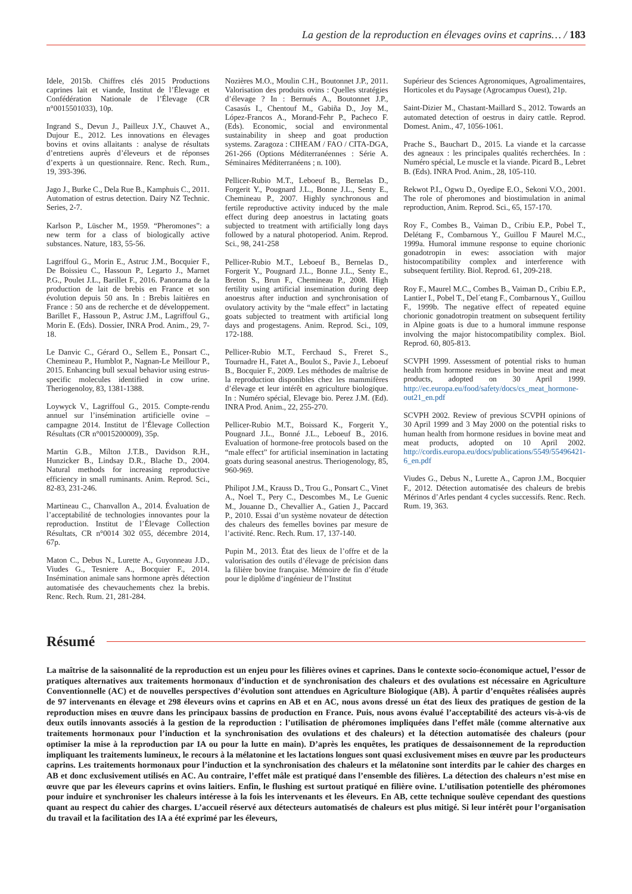La gestion de la reproduction en élevages ovins et caprins… / 183
Idele, 2015b. Chiffres clés 2015 Productions caprines lait et viande, Institut de l’Élevage et Confédération Nationale de l’Élevage (CR n°0015501033), 10p.
Ingrand S., Devun J., Pailleux J.Y., Chauvet A., Dujour E., 2012. Les innovations en élevages bovins et ovins allaitants : analyse de résultats d’entretiens auprès d’éleveurs et de réponses d’experts à un questionnaire. Renc. Rech. Rum., 19, 393-396.
Jago J., Burke C., Dela Rue B., Kamphuis C., 2011. Automation of estrus detection. Dairy NZ Technic. Series, 2-7.
Karlson P., Lüscher M., 1959. “Pheromones”: a new term for a class of biologically active substances. Nature, 183, 55-56.
Lagriffoul G., Morin E., Astruc J.M., Bocquier F., De Boissieu C., Hassoun P., Legarto J., Marnet P.G., Poulet J.L., Barillet F., 2016. Panorama de la production de lait de brebis en France et son évolution depuis 50 ans. In : Brebis laitières en France : 50 ans de recherche et de développement. Barillet F., Hassoun P., Astruc J.M., Lagriffoul G., Morin E. (Eds). Dossier, INRA Prod. Anim., 29, 7-18.
Le Danvic C., Gérard O., Sellem E., Ponsart C., Chemineau P., Humblot P., Nagnan-Le Meillour P., 2015. Enhancing bull sexual behavior using estrus-specific molecules identified in cow urine. Theriogenoloy, 83, 1381-1388.
Loywyck V., Lagriffoul G., 2015. Compte-rendu annuel sur l’insémination artificielle ovine – campagne 2014. Institut de l’Élevage Collection Résultats (CR n°0015200009), 35p.
Martin G.B., Milton J.T.B., Davidson R.H., Hunzicker B., Lindsay D.R., Blache D., 2004. Natural methods for increasing reproductive efficiency in small ruminants. Anim. Reprod. Sci., 82-83, 231-246.
Martineau C., Chanvallon A., 2014. Évaluation de l’acceptabilité de technologies innovantes pour la reproduction. Institut de l’Élevage Collection Résultats, CR n°0014 302 055, décembre 2014, 67p.
Maton C., Debus N., Lurette A., Guyonneau J.D., Viudes G., Tesniere A., Bocquier F., 2014. Insémination animale sans hormone après détection automatisée des chevauchements chez la brebis. Renc. Rech. Rum. 21, 281-284.
Nozières M.O., Moulin C.H., Boutonnet J.P., 2011. Valorisation des produits ovins : Quelles stratégies d’élevage ? In : Bernués A., Boutonnet J.P., Casasús I., Chentouf M., Gabiña D., Joy M., López-Francos A., Morand-Fehr P., Pacheco F. (Eds). Economic, social and environmental sustainability in sheep and goat production systems. Zaragoza : CIHEAM / FAO / CITA-DGA, 261-266 (Options Méditerranéennes : Série A. Séminaires Méditerranéens ; n. 100).
Pellicer-Rubio M.T., Leboeuf B., Bernelas D., Forgerit Y., Pougnard J.L., Bonne J.L., Senty E., Chemineau P., 2007. Highly synchronous and fertile reproductive activity induced by the male effect during deep anoestrus in lactating goats subjected to treatment with artificially long days followed by a natural photoperiod. Anim. Reprod. Sci., 98, 241-258
Pellicer-Rubio M.T., Leboeuf B., Bernelas D., Forgerit Y., Pougnard J.L., Bonne J.L., Senty E., Breton S., Brun F., Chemineau P., 2008. High fertility using artificial insemination during deep anoestrus after induction and synchronisation of ovulatory activity by the “male effect” in lactating goats subjected to treatment with artificial long days and progestagens. Anim. Reprod. Sci., 109, 172-188.
Pellicer-Rubio M.T., Ferchaud S., Freret S., Tournadre H., Fatet A., Boulot S., Pavie J., Leboeuf B., Bocquier F., 2009. Les méthodes de maîtrise de la reproduction disponibles chez les mammifères d’élevage et leur intérêt en agriculture biologique. In : Numéro spécial, Elevage bio. Perez J.M. (Ed). INRA Prod. Anim., 22, 255-270.
Pellicer-Rubio M.T., Boissard K., Forgerit Y., Pougnard J.L., Bonné J.L., Leboeuf B., 2016. Evaluation of hormone-free protocols based on the “male effect” for artificial insemination in lactating goats during seasonal anestrus. Theriogenology, 85, 960-969.
Philipot J.M., Krauss D., Trou G., Ponsart C., Vinet A., Noel T., Pery C., Descombes M., Le Guenic M., Jouanne D., Chevallier A., Gatien J., Paccard P., 2010. Essai d’un système novateur de détection des chaleurs des femelles bovines par mesure de l’activité. Renc. Rech. Rum. 17, 137-140.
Pupin M., 2013. État des lieux de l’offre et de la valorisation des outils d’élevage de précision dans la filière bovine française. Mémoire de fin d’étude pour le diplôme d’ingénieur de l’Institut
Supérieur des Sciences Agronomiques, Agroalimentaires, Horticoles et du Paysage (Agrocampus Ouest), 21p.
Saint-Dizier M., Chastant-Maillard S., 2012. Towards an automated detection of oestrus in dairy cattle. Reprod. Domest. Anim., 47, 1056-1061.
Prache S., Bauchart D., 2015. La viande et la carcasse des agneaux : les principales qualités recherchées. In : Numéro spécial, Le muscle et la viande. Picard B., Lebret B. (Eds). INRA Prod. Anim., 28, 105-110.
Rekwot P.I., Ogwu D., Oyedipe E.O., Sekoni V.O., 2001. The role of pheromones and biostimulation in animal reproduction, Anim. Reprod. Sci., 65, 157-170.
Roy F., Combes B., Vaiman D., Cribiu E.P., Pobel T., Delétang F., Combarnous Y., Guillou F Maurel M.C., 1999a. Humoral immune response to equine chorionic gonadotropin in ewes: association with major histocompatibility complex and interference with subsequent fertility. Biol. Reprod. 61, 209-218.
Roy F., Maurel M.C., Combes B., Vaiman D., Cribiu E.P., Lantier I., Pobel T., Del´etang F., Combarnous Y., Guillou F., 1999b. The negative effect of repeated equine chorionic gonadotropin treatment on subsequent fertility in Alpine goats is due to a humoral immune response involving the major histocompatibility complex. Biol. Reprod. 60, 805-813.
SCVPH 1999. Assessment of potential risks to human health from hormone residues in bovine meat and meat products, adopted on 30 April 1999. http://ec.europa.eu/food/safety/docs/cs_meat_hormone-out21_en.pdf
SCVPH 2002. Review of previous SCVPH opinions of 30 April 1999 and 3 May 2000 on the potential risks to human health from hormone residues in bovine meat and meat products, adopted on 10 April 2002. http://cordis.europa.eu/docs/publications/5549/55496421-6_en.pdf
Viudes G., Debus N., Lurette A., Capron J.M., Bocquier F., 2012. Détection automatisée des chaleurs de brebis Mérinos d’Arles pendant 4 cycles successifs. Renc. Rech. Rum. 19, 363.
Résumé
La maîtrise de la saisonnalité de la reproduction est un enjeu pour les filières ovines et caprines. Dans le contexte socio-économique actuel, l’essor de pratiques alternatives aux traitements hormonaux d’induction et de synchronisation des chaleurs et des ovulations est nécessaire en Agriculture Conventionnelle (AC) et de nouvelles perspectives d’évolution sont attendues en Agriculture Biologique (AB). À partir d’enquêtes réalisées auprès de 97 intervenants en élevage et 298 éleveurs ovins et caprins en AB et en AC, nous avons dressé un état des lieux des pratiques de gestion de la reproduction mises en œuvre dans les principaux bassins de production en France. Puis, nous avons évalué l’acceptabilité des acteurs vis-à-vis de deux outils innovants associés à la gestion de la reproduction : l’utilisation de phéromones impliquées dans l’effet mâle (comme alternative aux traitements hormonaux pour l’induction et la synchronisation des ovulations et des chaleurs) et la détection automatisée des chaleurs (pour optimiser la mise à la reproduction par IA ou pour la lutte en main). D’après les enquêtes, les pratiques de dessaisonnement de la reproduction impliquant les traitements lumineux, le recours à la mélatonine et les lactations longues sont quasi exclusivement mises en œuvre par les producteurs caprins. Les traitements hormonaux pour l’induction et la synchronisation des chaleurs et la mélatonine sont interdits par le cahier des charges en AB et donc exclusivement utilisés en AC. Au contraire, l’effet mâle est pratiqué dans l’ensemble des filières. La détection des chaleurs n’est mise en œuvre que par les éleveurs caprins et ovins laitiers. Enfin, le flushing est surtout pratiqué en filière ovine. L’utilisation potentielle des phéromones pour induire et synchroniser les chaleurs intéresse à la fois les intervenants et les éleveurs. En AB, cette technique soulève cependant des questions quant au respect du cahier des charges. L’accueil réservé aux détecteurs automatisés de chaleurs est plus mitigé. Si leur intérêt pour l’organisation du travail et la facilitation des IA a été exprimé par les éleveurs,